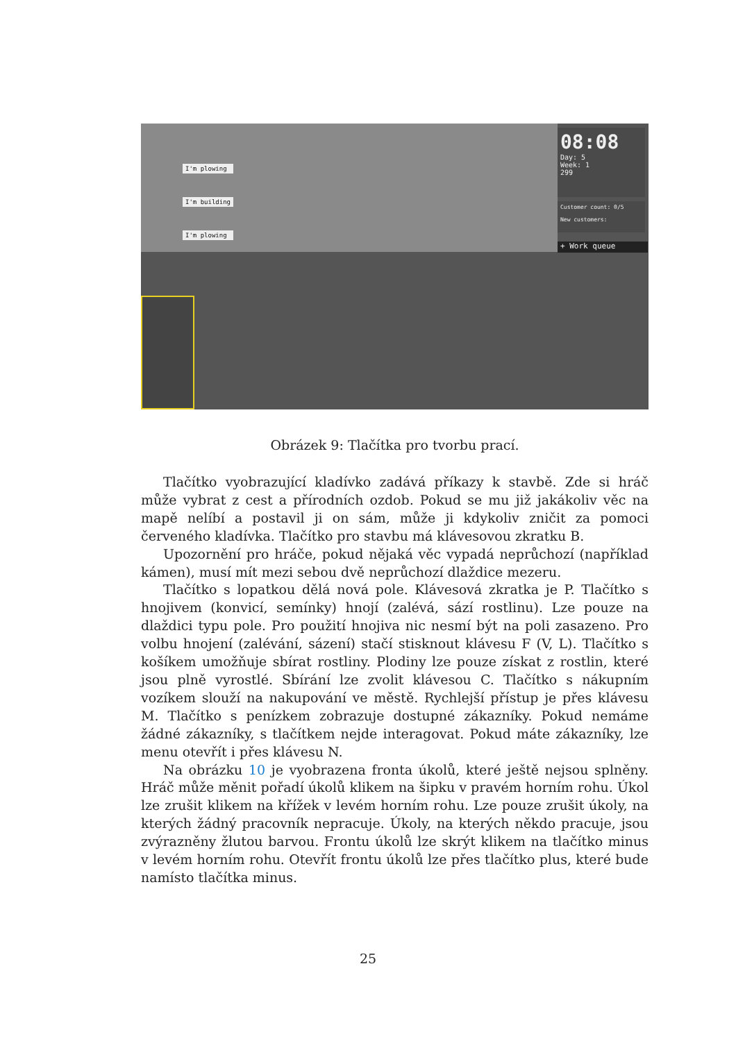I'm plowing
I'm building
I'm plowing
08:08
Day: 5
Week: 1
299
Customer count: 0/5
New customers:
+ Work queue
Obrázek 9: Tlačítka pro tvorbu prací.
Tlačítko vyobrazující kladívko zadává příkazy k stavbě. Zde si hráč může vybrat z cest a přírodních ozdob. Pokud se mu již jakákoliv věc na mapě nelíbí a postavil ji on sám, může ji kdykoliv zničit za pomoci červeného kladívka. Tlačítko pro stavbu má klávesovou zkratku B.
Upozornění pro hráče, pokud nějaká věc vypadá neprůchozí (například kámen), musí mít mezi sebou dvě neprůchozí dlaždice mezeru.
Tlačítko s lopatkou dělá nová pole. Klávesová zkratka je P. Tlačítko s hnojivem (konvicí, semínky) hnojí (zalévá, sází rostlinu). Lze pouze na dlaždici typu pole. Pro použití hnojiva nic nesmí být na poli zasazeno. Pro volbu hnojení (zalévání, sázení) stačí stisknout klávesu F (V, L). Tlačítko s košíkem umožňuje sbírat rostliny. Plodiny lze pouze získat z rostlin, které jsou plně vyrostlé. Sbírání lze zvolit klávesou C. Tlačítko s nákupním vozíkem slouží na nakupování ve městě. Rychlejší přístup je přes klávesu M. Tlačítko s penízkem zobrazuje dostupné zákazníky. Pokud nemáme žádné zákazníky, s tlačítkem nejde interagovat. Pokud máte zákazníky, lze menu otevřít i přes klávesu N.
Na obrázku 10 je vyobrazena fronta úkolů, které ještě nejsou splněny. Hráč může měnit pořadí úkolů klikem na šipku v pravém horním rohu. Úkol lze zrušit klikem na křížek v levém horním rohu. Lze pouze zrušit úkoly, na kterých žádný pracovník nepracuje. Úkoly, na kterých někdo pracuje, jsou zvýrazněny žlutou barvou. Frontu úkolů lze skrýt klikem na tlačítko minus v levém horním rohu. Otevřít frontu úkolů lze přes tlačítko plus, které bude namísto tlačítka minus.
25